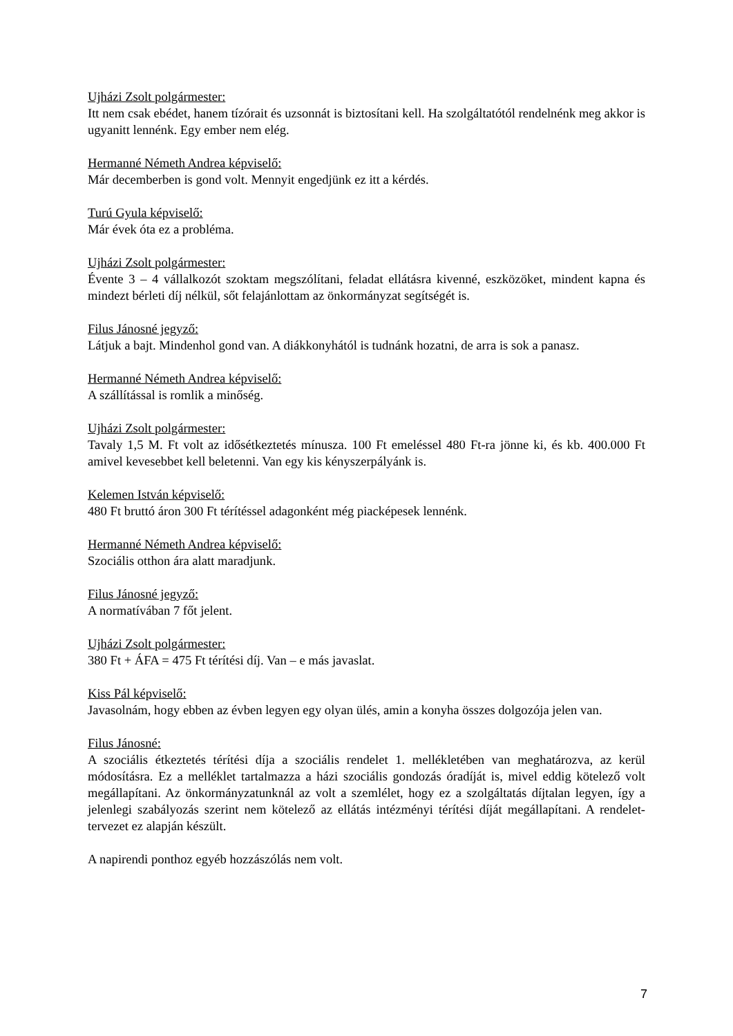Ujházi Zsolt polgármester:
Itt nem csak ebédet, hanem tízórait és uzsonnát is biztosítani kell. Ha szolgáltatótól rendelnénk meg akkor is ugyanitt lennénk. Egy ember nem elég.
Hermanné Németh Andrea képviselő:
Már decemberben is gond volt. Mennyit engedjünk ez itt a kérdés.
Turú Gyula képviselő:
Már évek óta ez a probléma.
Ujházi Zsolt polgármester:
Évente 3 – 4 vállalkozót szoktam megszólítani, feladat ellátásra kivenné, eszközöket, mindent kapna és mindezt bérleti díj nélkül, sőt felajánlottam az önkormányzat segítségét is.
Filus Jánosné jegyző:
Látjuk a bajt. Mindenhol gond van. A diákkonyhától is tudnánk hozatni, de arra is sok a panasz.
Hermanné Németh Andrea képviselő:
A szállítással is romlik a minőség.
Ujházi Zsolt polgármester:
Tavaly 1,5 M. Ft volt az idősétkeztetés mínusza. 100 Ft emeléssel 480 Ft-ra jönne ki, és kb. 400.000 Ft amivel kevesebbet kell beletenni. Van egy kis kényszerpályánk is.
Kelemen István képviselő:
480 Ft bruttó áron 300 Ft térítéssel adagonként még piacképesek lennénk.
Hermanné Németh Andrea képviselő:
Szociális otthon ára alatt maradjunk.
Filus Jánosné jegyző:
A normatívában 7 főt jelent.
Ujházi Zsolt polgármester:
380 Ft + ÁFA = 475 Ft térítési díj. Van – e más javaslat.
Kiss Pál képviselő:
Javasolnám, hogy ebben az évben legyen egy olyan ülés, amin a konyha összes dolgozója jelen van.
Filus Jánosné:
A szociális étkeztetés térítési díja a szociális rendelet 1. mellékletében van meghatározva, az kerül módosításra. Ez a melléklet tartalmazza a házi szociális gondozás óradíját is, mivel eddig kötelező volt megállapítani. Az önkormányzatunknál az volt a szemlélet, hogy ez a szolgáltatás díjtalan legyen, így a jelenlegi szabályozás szerint nem kötelező az ellátás intézményi térítési díját megállapítani. A rendelet-tervezet ez alapján készült.
A napirendi ponthoz egyéb hozzászólás nem volt.
7